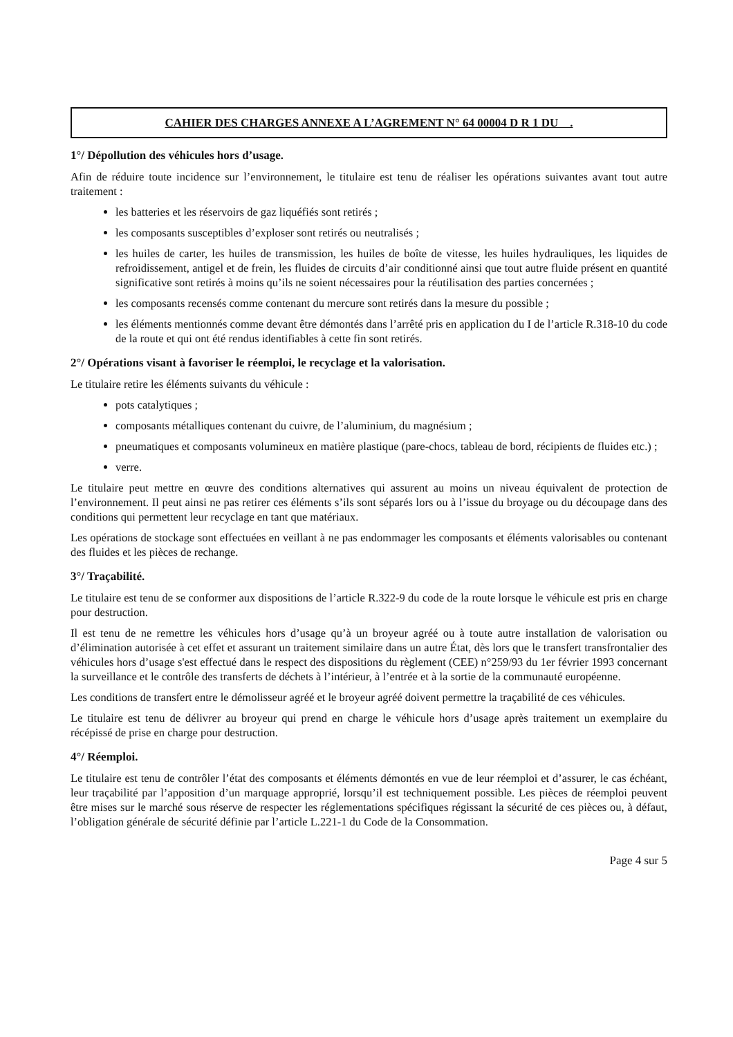CAHIER DES CHARGES ANNEXE A L’AGREMENT N° 64 00004 D R 1 DU .
1°/ Dépollution des véhicules hors d’usage.
Afin de réduire toute incidence sur l’environnement, le titulaire est tenu de réaliser les opérations suivantes avant tout autre traitement :
les batteries et les réservoirs de gaz liquéfiés sont retirés ;
les composants susceptibles d’exploser sont retirés ou neutralisés ;
les huiles de carter, les huiles de transmission, les huiles de boîte de vitesse, les huiles hydrauliques, les liquides de refroidissement, antigel et de frein, les fluides de circuits d’air conditionné ainsi que tout autre fluide présent en quantité significative sont retirés à moins qu’ils ne soient nécessaires pour la réutilisation des parties concernées ;
les composants recensés comme contenant du mercure sont retirés dans la mesure du possible ;
les éléments mentionnés comme devant être démontés dans l’arrêté pris en application du I de l’article R.318-10 du code de la route et qui ont été rendus identifiables à cette fin sont retirés.
2°/ Opérations visant à favoriser le réemploi, le recyclage et la valorisation.
Le titulaire retire les éléments suivants du véhicule :
pots catalytiques ;
composants métalliques contenant du cuivre, de l’aluminium, du magnésium ;
pneumatiques et composants volumineux en matière plastique (pare-chocs, tableau de bord, récipients de fluides etc.) ;
verre.
Le titulaire peut mettre en œuvre des conditions alternatives qui assurent au moins un niveau équivalent de protection de l’environnement. Il peut ainsi ne pas retirer ces éléments s’ils sont séparés lors ou à l’issue du broyage ou du découpage dans des conditions qui permettent leur recyclage en tant que matériaux.
Les opérations de stockage sont effectuées en veillant à ne pas endommager les composants et éléments valorisables ou contenant des fluides et les pièces de rechange.
3°/ Traçabilité.
Le titulaire est tenu de se conformer aux dispositions de l’article R.322-9 du code de la route lorsque le véhicule est pris en charge pour destruction.
Il est tenu de ne remettre les véhicules hors d’usage qu’à un broyeur agréé ou à toute autre installation de valorisation ou d’élimination autorisée à cet effet et assurant un traitement similaire dans un autre État, dès lors que le transfert transfrontalier des véhicules hors d’usage s'est effectué dans le respect des dispositions du règlement (CEE) n°259/93 du 1er février 1993 concernant la surveillance et le contrôle des transferts de déchets à l’intérieur, à l’entrée et à la sortie de la communauté européenne.
Les conditions de transfert entre le démolisseur agréé et le broyeur agréé doivent permettre la traçabilité de ces véhicules.
Le titulaire est tenu de délivrer au broyeur qui prend en charge le véhicule hors d’usage après traitement un exemplaire du récépissé de prise en charge pour destruction.
4°/ Réemploi.
Le titulaire est tenu de contrôler l’état des composants et éléments démontés en vue de leur réemploi et d’assurer, le cas échéant, leur traçabilité par l’apposition d’un marquage approprié, lorsqu’il est techniquement possible. Les pièces de réemploi peuvent être mises sur le marché sous réserve de respecter les réglementations spécifiques régissant la sécurité de ces pièces ou, à défaut, l’obligation générale de sécurité définie par l’article L.221-1 du Code de la Consommation.
Page 4 sur 5